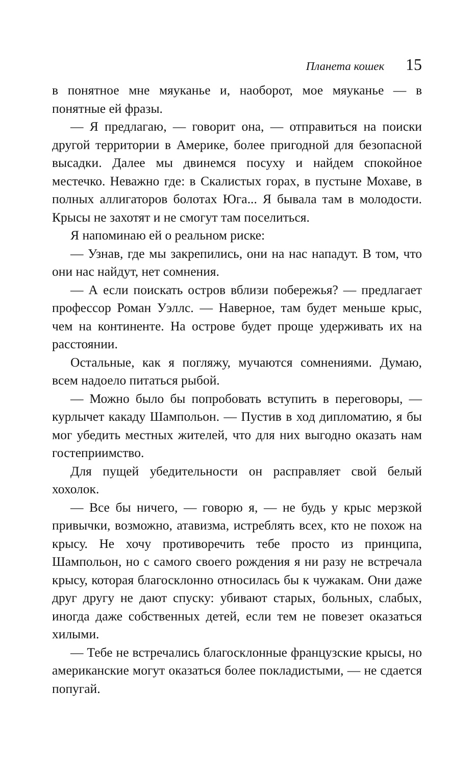Планета кошек 15
в понятное мне мяуканье и, наоборот, мое мяуканье — в понятные ей фразы.
— Я предлагаю, — говорит она, — отправиться на поиски другой территории в Америке, более пригодной для безопасной высадки. Далее мы двинемся посуху и найдем спокойное местечко. Неважно где: в Скалистых горах, в пустыне Мохаве, в полных аллигаторов болотах Юга... Я бывала там в молодости. Крысы не захотят и не смогут там поселиться.
Я напоминаю ей о реальном риске:
— Узнав, где мы закрепились, они на нас нападут. В том, что они нас найдут, нет сомнения.
— А если поискать остров вблизи побережья? — предлагает профессор Роман Уэллс. — Наверное, там будет меньше крыс, чем на континенте. На острове будет проще удерживать их на расстоянии.
Остальные, как я погляжу, мучаются сомнениями. Думаю, всем надоело питаться рыбой.
— Можно было бы попробовать вступить в переговоры, — курлычет какаду Шампольон. — Пустив в ход дипломатию, я бы мог убедить местных жителей, что для них выгодно оказать нам гостеприимство.
Для пущей убедительности он расправляет свой белый хохолок.
— Все бы ничего, — говорю я, — не будь у крыс мерзкой привычки, возможно, атавизма, истреблять всех, кто не похож на крысу. Не хочу противоречить тебе просто из принципа, Шампольон, но с самого своего рождения я ни разу не встречала крысу, которая благосклонно относилась бы к чужакам. Они даже друг другу не дают спуску: убивают старых, больных, слабых, иногда даже собственных детей, если тем не повезет оказаться хилыми.
— Тебе не встречались благосклонные французские крысы, но американские могут оказаться более покладистыми, — не сдается попугай.